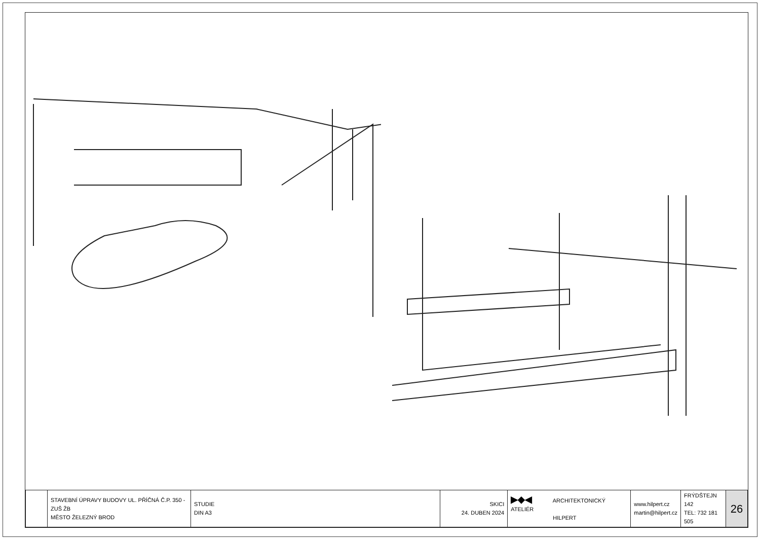| | STAVEBNÍ ÚPRAVY BUDOVY UL. PŘÍČNÁ Č.P. 350 - ZUŠ ŽB MĚSTO ŽELEZNÝ BROD | STUDIE DIN A3 | SKICI 24. DUBEN 2024 | ▶◆◀ ARCHITEKTONICKÝ ATELIÉR HILPERT | www.hilpert.cz martin@hilpert.cz | FRÝDŠTEJN 142 TEL: 732 181 505 | 26 |